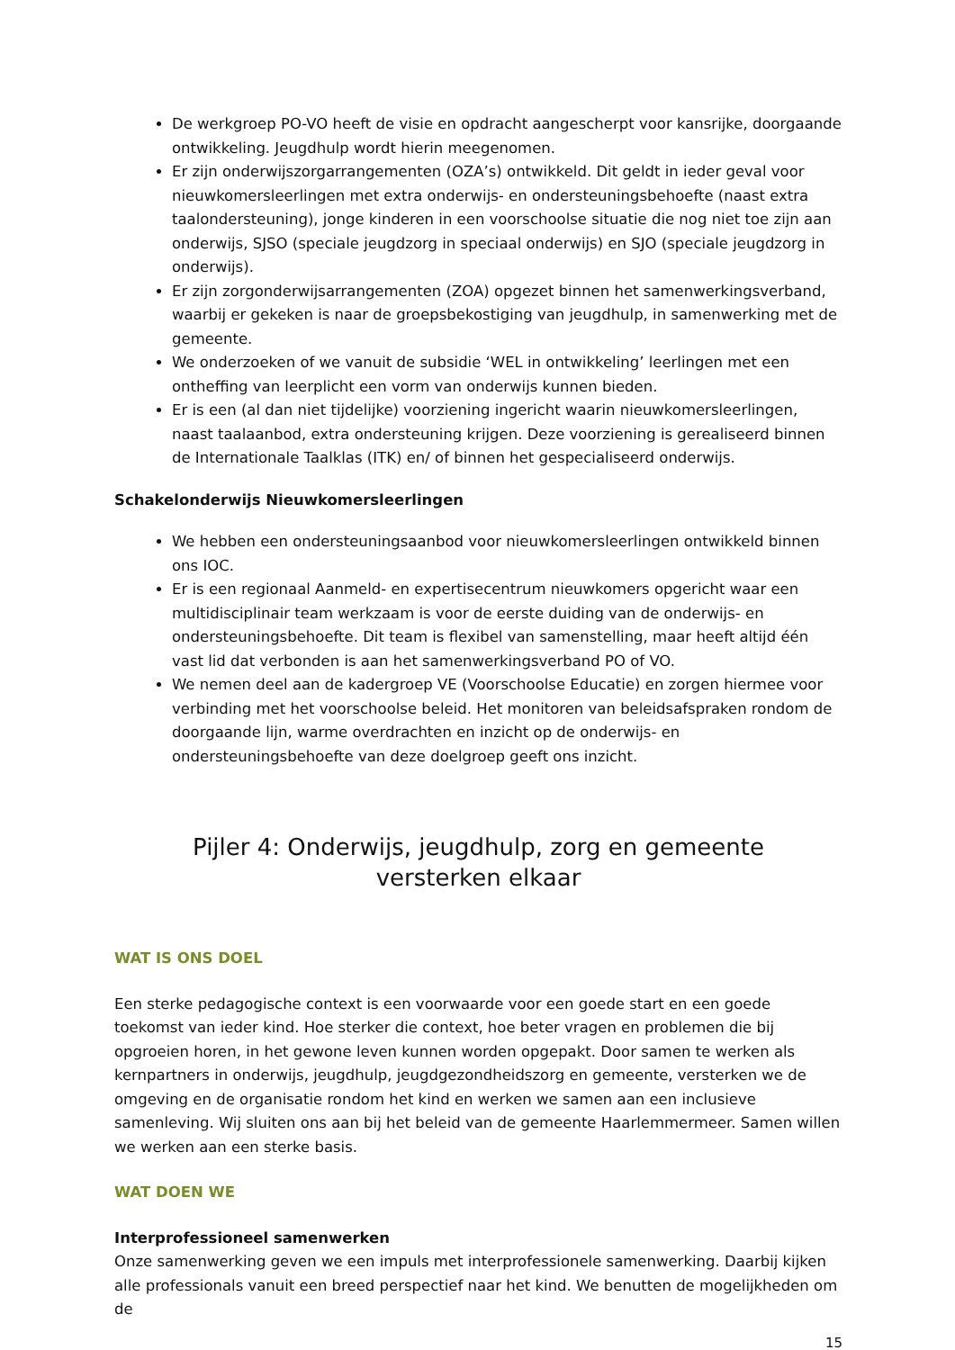De werkgroep PO-VO heeft de visie en opdracht aangescherpt voor kansrijke, doorgaande ontwikkeling. Jeugdhulp wordt hierin meegenomen.
Er zijn onderwijszorgarrangementen (OZA’s) ontwikkeld. Dit geldt in ieder geval voor nieuwkomersleerlingen met extra onderwijs- en ondersteuningsbehoefte (naast extra taalondersteuning), jonge kinderen in een voorschoolse situatie die nog niet toe zijn aan onderwijs, SJSO (speciale jeugdzorg in speciaal onderwijs) en SJO (speciale jeugdzorg in onderwijs).
Er zijn zorgonderwijsarrangementen (ZOA) opgezet binnen het samenwerkingsverband, waarbij er gekeken is naar de groepsbekostiging van jeugdhulp, in samenwerking met de gemeente.
We onderzoeken of we vanuit de subsidie ‘WEL in ontwikkeling’ leerlingen met een ontheffing van leerplicht een vorm van onderwijs kunnen bieden.
Er is een (al dan niet tijdelijke) voorziening ingericht waarin nieuwkomersleerlingen, naast taalaanbod, extra ondersteuning krijgen. Deze voorziening is gerealiseerd binnen de Internationale Taalklas (ITK) en/ of binnen het gespecialiseerd onderwijs.
Schakelonderwijs Nieuwkomersleerlingen
We hebben een ondersteuningsaanbod voor nieuwkomersleerlingen ontwikkeld binnen ons IOC.
Er is een regionaal Aanmeld- en expertisecentrum nieuwkomers opgericht waar een multidisciplinair team werkzaam is voor de eerste duiding van de onderwijs- en ondersteuningsbehoefte. Dit team is flexibel van samenstelling, maar heeft altijd één vast lid dat verbonden is aan het samenwerkingsverband PO of VO.
We nemen deel aan de kadergroep VE (Voorschoolse Educatie) en zorgen hiermee voor verbinding met het voorschoolse beleid. Het monitoren van beleidsafspraken rondom de doorgaande lijn, warme overdrachten en inzicht op de onderwijs- en ondersteuningsbehoefte van deze doelgroep geeft ons inzicht.
Pijler 4: Onderwijs, jeugdhulp, zorg en gemeente
versterken elkaar
WAT IS ONS DOEL
Een sterke pedagogische context is een voorwaarde voor een goede start en een goede toekomst van ieder kind. Hoe sterker die context, hoe beter vragen en problemen die bij opgroeien horen, in het gewone leven kunnen worden opgepakt. Door samen te werken als kernpartners in onderwijs, jeugdhulp, jeugdgezondheidszorg en gemeente, versterken we de omgeving en de organisatie rondom het kind en werken we samen aan een inclusieve samenleving. Wij sluiten ons aan bij het beleid van de gemeente Haarlemmermeer. Samen willen we werken aan een sterke basis.
WAT DOEN WE
Interprofessioneel samenwerken
Onze samenwerking geven we een impuls met interprofessionele samenwerking. Daarbij kijken alle professionals vanuit een breed perspectief naar het kind. We benutten de mogelijkheden om de
15